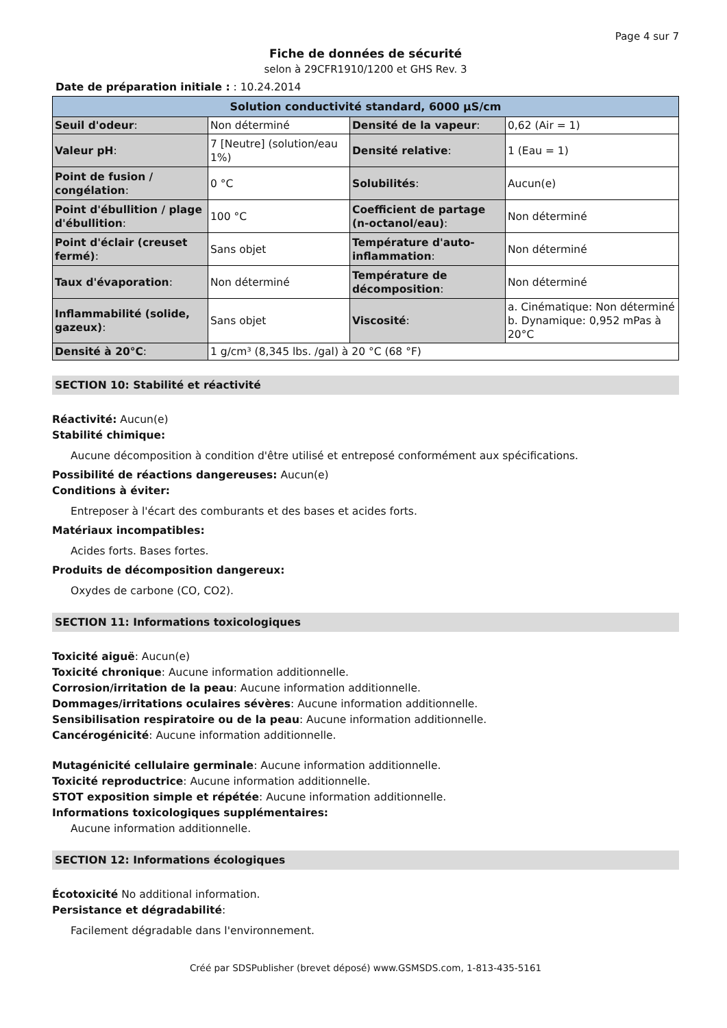Page 4 sur 7
Fiche de données de sécurité
selon à 29CFR1910/1200 et GHS Rev. 3
Date de préparation initiale : : 10.24.2014
| Solution conductivité standard, 6000 µS/cm | | | |
| --- | --- | --- | --- |
| Seuil d'odeur : | Non déterminé | Densité de la vapeur : | 0,62 (Air = 1) |
| Valeur pH : | 7 [Neutre] (solution/eau 1%) | Densité relative : | 1 (Eau = 1) |
| Point de fusion / congélation : | 0 °C | Solubilités : | Aucun(e) |
| Point d'ébullition / plage d'ébullition : | 100 °C | Coefficient de partage (n-octanol/eau) : | Non déterminé |
| Point d'éclair (creuset fermé) : | Sans objet | Température d'auto-inflammation : | Non déterminé |
| Taux d'évaporation : | Non déterminé | Température de décomposition : | Non déterminé |
| Inflammabilité (solide, gazeux) : | Sans objet | Viscosité : | a. Cinématique: Non déterminé b. Dynamique: 0,952 mPas à 20°C |
| Densité à 20°C : | 1 g/cm³ (8,345 lbs. /gal) à 20 °C (68 °F) | | |
SECTION 10: Stabilité et réactivité
Réactivité: Aucun(e)
Stabilité chimique:
Aucune décomposition à condition d'être utilisé et entreposé conformément aux spécifications.
Possibilité de réactions dangereuses: Aucun(e)
Conditions à éviter:
Entreposer à l'écart des comburants et des bases et acides forts.
Matériaux incompatibles:
Acides forts. Bases fortes.
Produits de décomposition dangereux:
Oxydes de carbone (CO, CO2).
SECTION 11: Informations toxicologiques
Toxicité aiguë: Aucun(e)
Toxicité chronique: Aucune information additionnelle.
Corrosion/irritation de la peau: Aucune information additionnelle.
Dommages/irritations oculaires sévères: Aucune information additionnelle.
Sensibilisation respiratoire ou de la peau: Aucune information additionnelle.
Cancérogénicité: Aucune information additionnelle.
Mutagénicité cellulaire germinale: Aucune information additionnelle.
Toxicité reproductrice: Aucune information additionnelle.
STOT exposition simple et répétée: Aucune information additionnelle.
Informations toxicologiques supplémentaires:
Aucune information additionnelle.
SECTION 12: Informations écologiques
Écotoxicité No additional information.
Persistance et dégradabilité:
Facilement dégradable dans l'environnement.
Créé par SDSPublisher (brevet déposé) www.GSMSDS.com, 1-813-435-5161